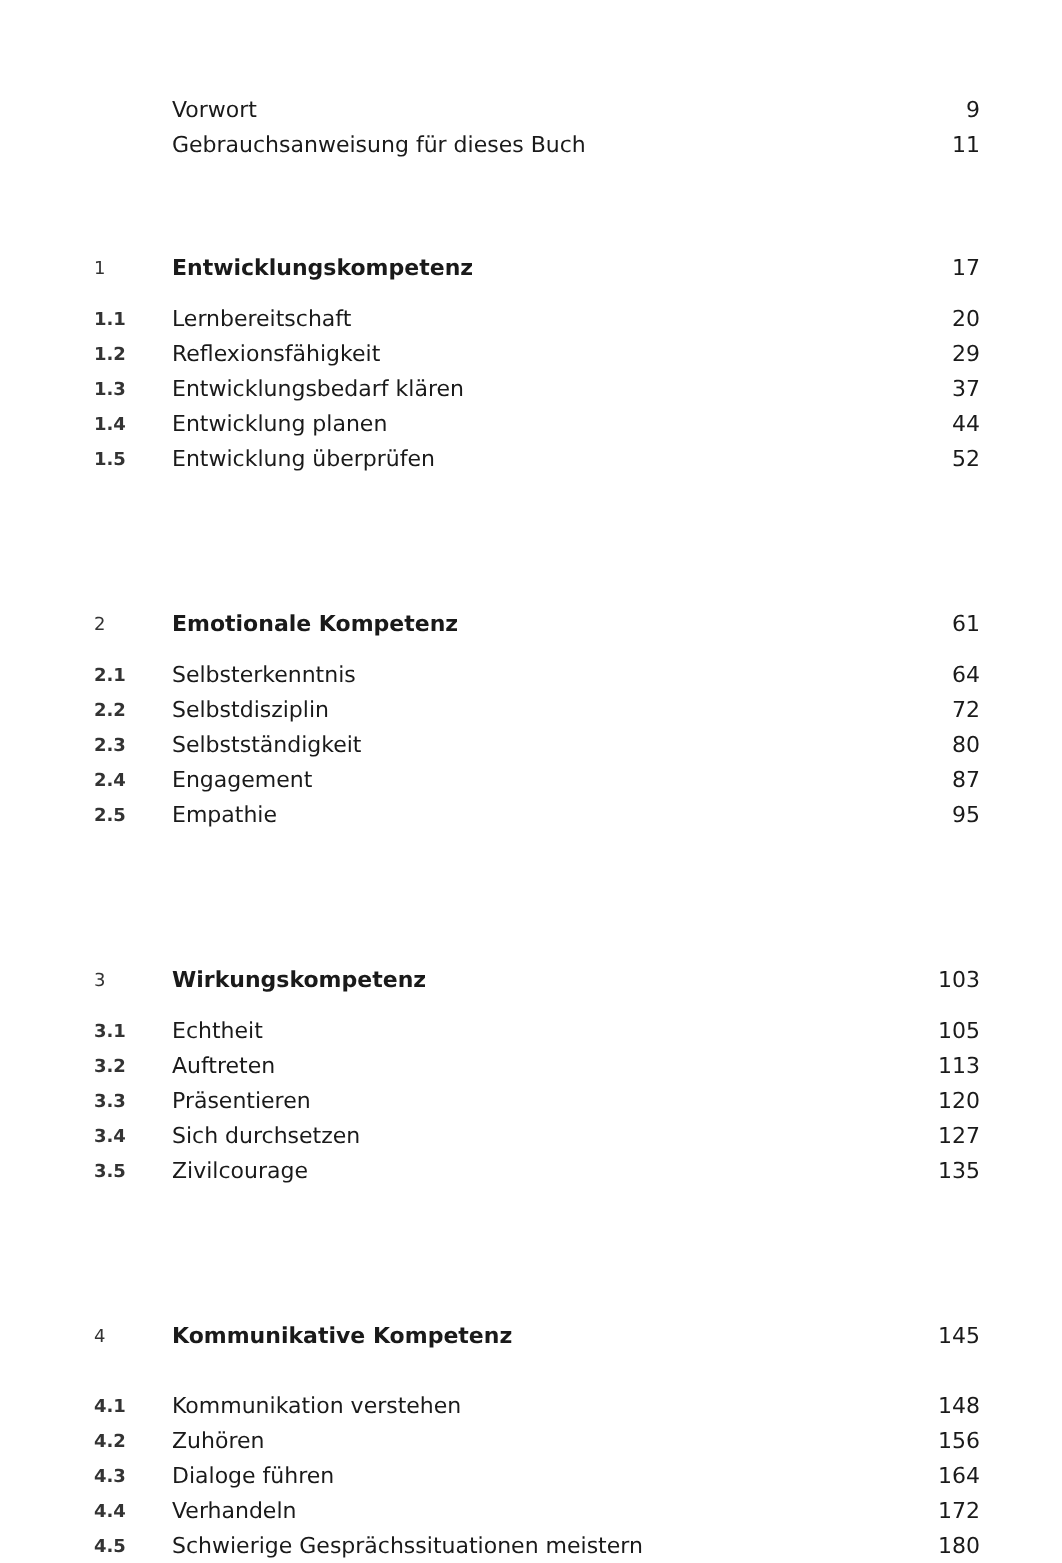Vorwort 9
Gebrauchsanweisung für dieses Buch 11
1 Entwicklungskompetenz 17
1.1 Lernbereitschaft 20
1.2 Reflexionsfähigkeit 29
1.3 Entwicklungsbedarf klären 37
1.4 Entwicklung planen 44
1.5 Entwicklung überprüfen 52
2 Emotionale Kompetenz 61
2.1 Selbsterkenntnis 64
2.2 Selbstdisziplin 72
2.3 Selbstständigkeit 80
2.4 Engagement 87
2.5 Empathie 95
3 Wirkungskompetenz 103
3.1 Echtheit 105
3.2 Auftreten 113
3.3 Präsentieren 120
3.4 Sich durchsetzen 127
3.5 Zivilcourage 135
4 Kommunikative Kompetenz 145
4.1 Kommunikation verstehen 148
4.2 Zuhören 156
4.3 Dialoge führen 164
4.4 Verhandeln 172
4.5 Schwierige Gesprächssituationen meistern 180